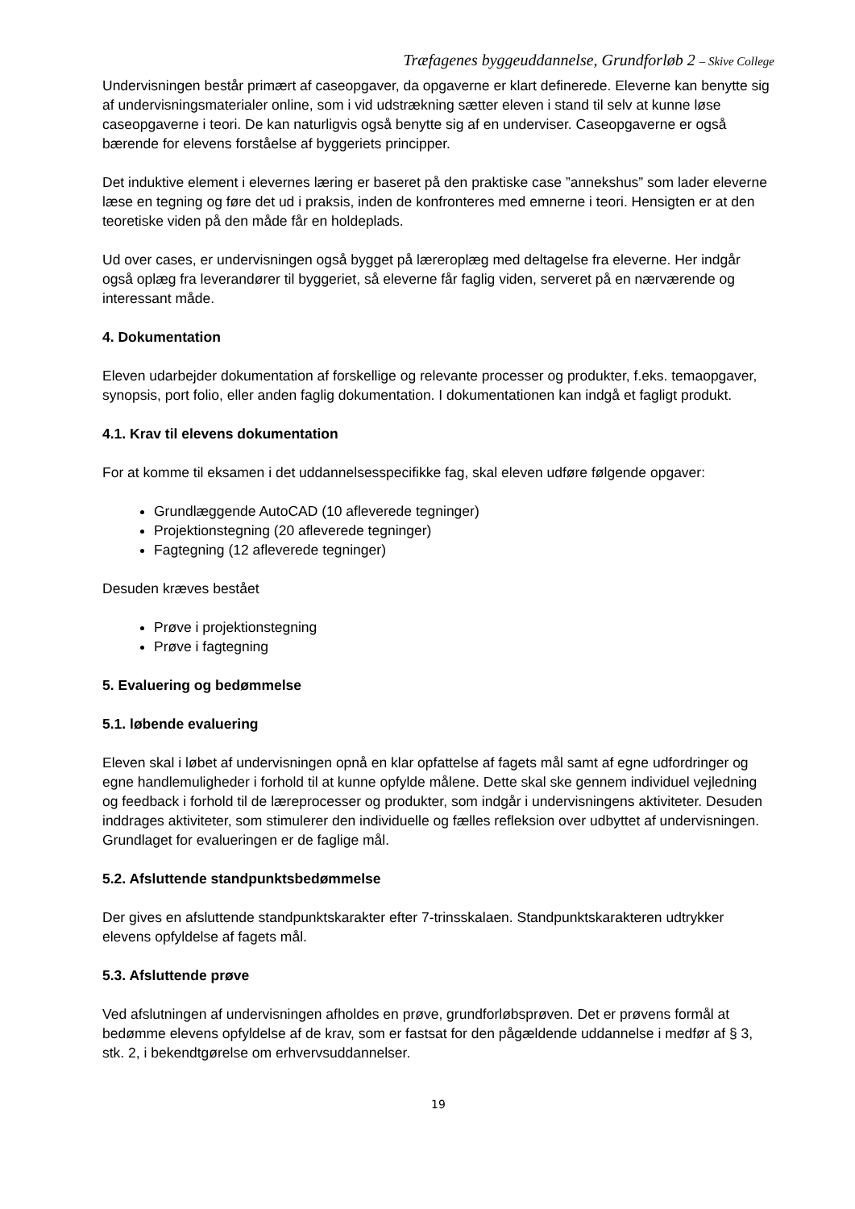Træfagenes byggeuddannelse, Grundforløb 2 – Skive College
Undervisningen består primært af caseopgaver, da opgaverne er klart definerede. Eleverne kan benytte sig af undervisningsmaterialer online, som i vid udstrækning sætter eleven i stand til selv at kunne løse caseopgaverne i teori. De kan naturligvis også benytte sig af en underviser. Caseopgaverne er også bærende for elevens forståelse af byggeriets principper.
Det induktive element i elevernes læring er baseret på den praktiske case ”annekshus” som lader eleverne læse en tegning og føre det ud i praksis, inden de konfronteres med emnerne i teori. Hensigten er at den teoretiske viden på den måde får en holdeplads.
Ud over cases, er undervisningen også bygget på læreroplæg med deltagelse fra eleverne. Her indgår også oplæg fra leverandører til byggeriet, så eleverne får faglig viden, serveret på en nærværende og interessant måde.
4. Dokumentation
Eleven udarbejder dokumentation af forskellige og relevante processer og produkter, f.eks. temaopgaver, synopsis, port folio, eller anden faglig dokumentation. I dokumentationen kan indgå et fagligt produkt.
4.1. Krav til elevens dokumentation
For at komme til eksamen i det uddannelsesspecifikke fag, skal eleven udføre følgende opgaver:
Grundlæggende AutoCAD (10 afleverede tegninger)
Projektionstegning (20 afleverede tegninger)
Fagtegning (12 afleverede tegninger)
Desuden kræves bestået
Prøve i projektionstegning
Prøve i fagtegning
5. Evaluering og bedømmelse
5.1. løbende evaluering
Eleven skal i løbet af undervisningen opnå en klar opfattelse af fagets mål samt af egne udfordringer og egne handlemuligheder i forhold til at kunne opfylde målene. Dette skal ske gennem individuel vejledning og feedback i forhold til de læreprocesser og produkter, som indgår i undervisningens aktiviteter. Desuden inddrages aktiviteter, som stimulerer den individuelle og fælles refleksion over udbyttet af undervisningen. Grundlaget for evalueringen er de faglige mål.
5.2. Afsluttende standpunktsbedømmelse
Der gives en afsluttende standpunktskarakter efter 7-trinsskalaen. Standpunktskarakteren udtrykker elevens opfyldelse af fagets mål.
5.3. Afsluttende prøve
Ved afslutningen af undervisningen afholdes en prøve, grundforløbsprøven. Det er prøvens formål at bedømme elevens opfyldelse af de krav, som er fastsat for den pågældende uddannelse i medfør af § 3, stk. 2, i bekendtgørelse om erhvervsuddannelser.
19